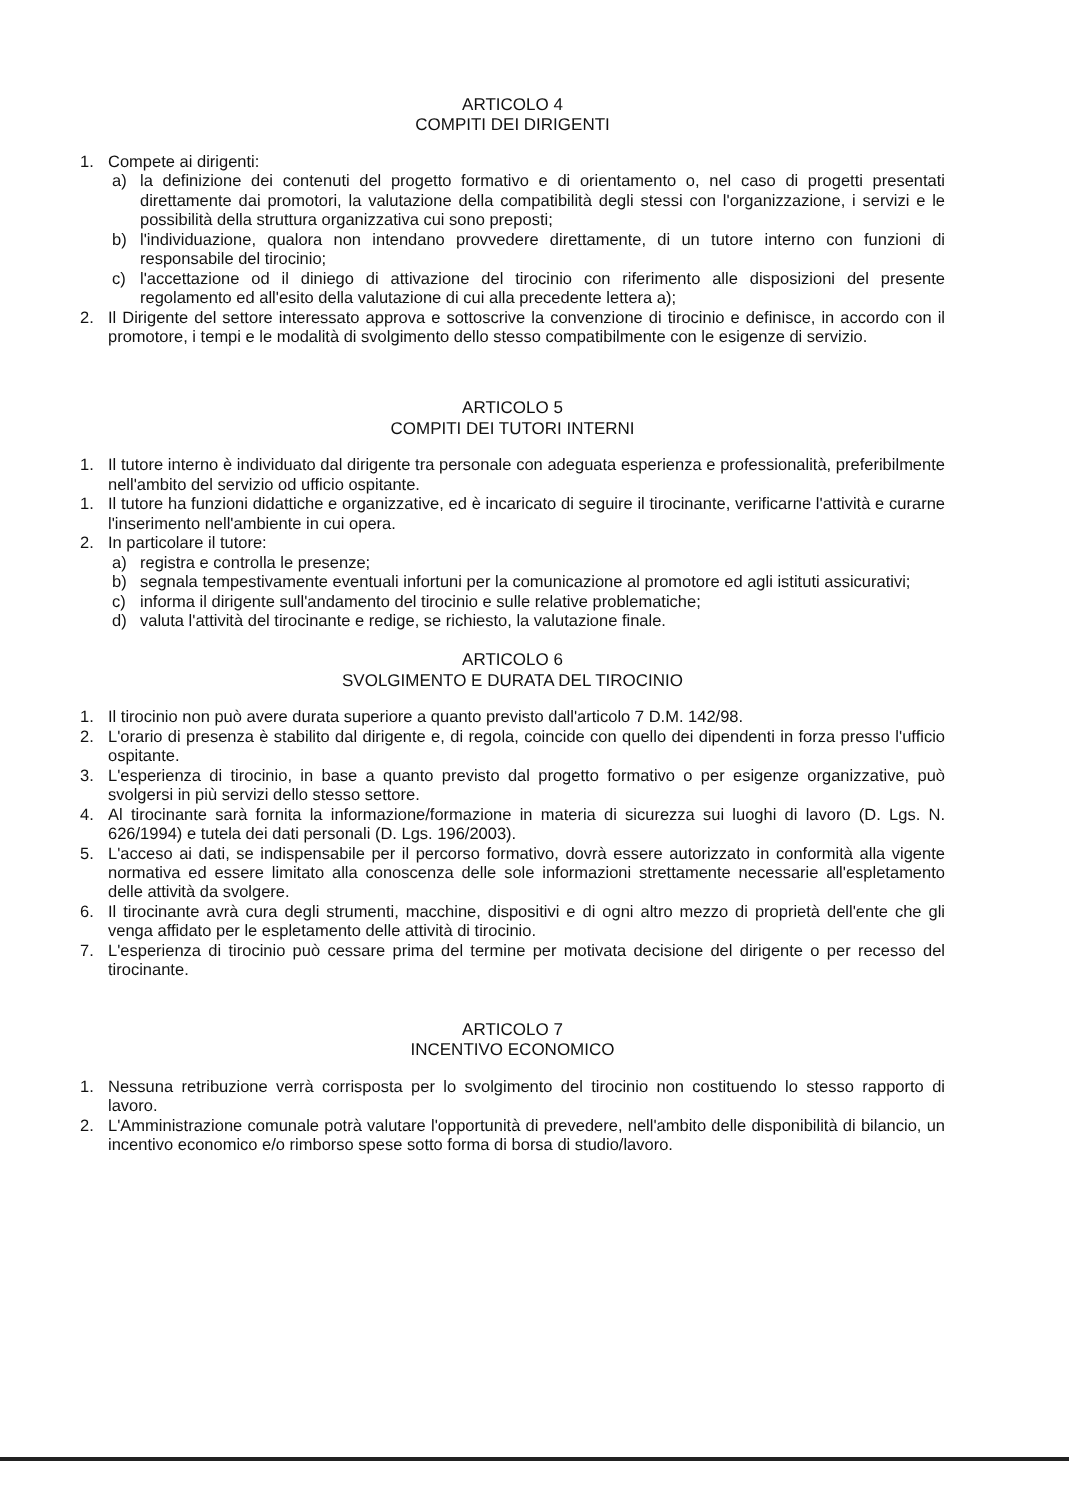ARTICOLO 4
COMPITI DEI DIRIGENTI
1. Compete ai dirigenti:
a) la definizione dei contenuti del progetto formativo e di orientamento o, nel caso di progetti presentati direttamente dai promotori, la valutazione della compatibilità degli stessi con l'organizzazione, i servizi e le possibilità della struttura organizzativa cui sono preposti;
b) l'individuazione, qualora non intendano provvedere direttamente, di un tutore interno con funzioni di responsabile del tirocinio;
c) l'accettazione od il diniego di attivazione del tirocinio con riferimento alle disposizioni del presente regolamento ed all'esito della valutazione di cui alla precedente lettera a);
2. Il Dirigente del settore interessato approva e sottoscrive la convenzione di tirocinio e definisce, in accordo con il promotore, i tempi e le modalità di svolgimento dello stesso compatibilmente con le esigenze di servizio.
ARTICOLO 5
COMPITI DEI TUTORI INTERNI
1. Il tutore interno è individuato dal dirigente tra personale con adeguata esperienza e professionalità, preferibilmente nell'ambito del servizio od ufficio ospitante.
1. Il tutore ha funzioni didattiche e organizzative, ed è incaricato di seguire il tirocinante, verificarne l'attività e curarne l'inserimento nell'ambiente in cui opera.
2. In particolare il tutore:
a) registra e controlla le presenze;
b) segnala tempestivamente eventuali infortuni per la comunicazione al promotore ed agli istituti assicurativi;
c) informa il dirigente sull'andamento del tirocinio e sulle relative problematiche;
d) valuta l'attività del tirocinante e redige, se richiesto, la valutazione finale.
ARTICOLO 6
SVOLGIMENTO E DURATA DEL TIROCINIO
1. Il tirocinio non può avere durata superiore a quanto previsto dall'articolo 7 D.M. 142/98.
2. L'orario di presenza è stabilito dal dirigente e, di regola, coincide con quello dei dipendenti in forza presso l'ufficio ospitante.
3. L'esperienza di tirocinio, in base a quanto previsto dal progetto formativo o per esigenze organizzative, può svolgersi in più servizi dello stesso settore.
4. Al tirocinante sarà fornita la informazione/formazione in materia di sicurezza sui luoghi di lavoro (D. Lgs. N. 626/1994) e tutela dei dati personali (D. Lgs. 196/2003).
5. L'acceso ai dati, se indispensabile per il percorso formativo, dovrà essere autorizzato in conformità alla vigente normativa ed essere limitato alla conoscenza delle sole informazioni strettamente necessarie all'espletamento delle attività da svolgere.
6. Il tirocinante avrà cura degli strumenti, macchine, dispositivi e di ogni altro mezzo di proprietà dell'ente che gli venga affidato per le espletamento delle attività di tirocinio.
7. L'esperienza di tirocinio può cessare prima del termine per motivata decisione del dirigente o per recesso del tirocinante.
ARTICOLO 7
INCENTIVO ECONOMICO
1. Nessuna retribuzione verrà corrisposta per lo svolgimento del tirocinio non costituendo lo stesso rapporto di lavoro.
2. L'Amministrazione comunale potrà valutare l'opportunità di prevedere, nell'ambito delle disponibilità di bilancio, un incentivo economico e/o rimborso spese sotto forma di borsa di studio/lavoro.